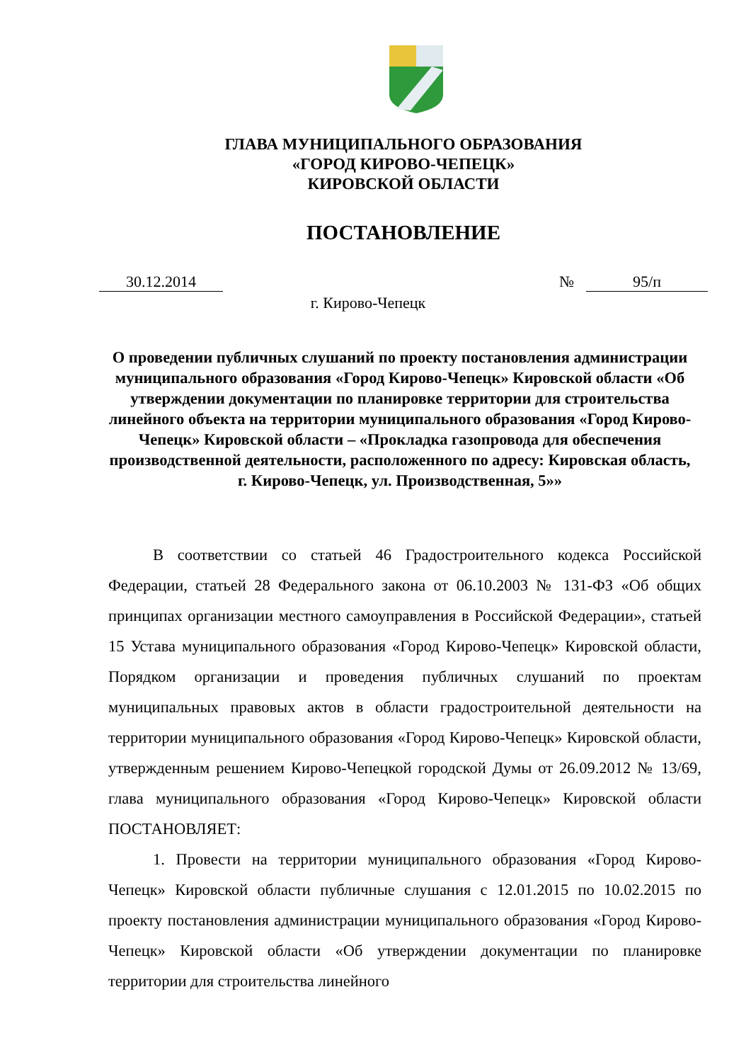ГЛАВА МУНИЦИПАЛЬНОГО ОБРАЗОВАНИЯ
«ГОРОД КИРОВО-ЧЕПЕЦК»
КИРОВСКОЙ ОБЛАСТИ
ПОСТАНОВЛЕНИЕ
30.12.2014 № 95/п
г. Кирово-Чепецк
О проведении публичных слушаний по проекту постановления администрации муниципального образования «Город Кирово-Чепецк» Кировской области «Об утверждении документации по планировке территории для строительства линейного объекта на территории муниципального образования «Город Кирово-Чепецк» Кировской области – «Прокладка газопровода для обеспечения производственной деятельности, расположенного по адресу: Кировская область, г. Кирово-Чепецк, ул. Производственная, 5»»
В соответствии со статьей 46 Градостроительного кодекса Российской Федерации, статьей 28 Федерального закона от 06.10.2003 № 131-ФЗ «Об общих принципах организации местного самоуправления в Российской Федерации», статьей 15 Устава муниципального образования «Город Кирово-Чепецк» Кировской области, Порядком организации и проведения публичных слушаний по проектам муниципальных правовых актов в области градостроительной деятельности на территории муниципального образования «Город Кирово-Чепецк» Кировской области, утвержденным решением Кирово-Чепецкой городской Думы от 26.09.2012 № 13/69, глава муниципального образования «Город Кирово-Чепецк» Кировской области ПОСТАНОВЛЯЕТ:
1. Провести на территории муниципального образования «Город Кирово-Чепецк» Кировской области публичные слушания с 12.01.2015 по 10.02.2015 по проекту постановления администрации муниципального образования «Город Кирово-Чепецк» Кировской области «Об утверждении документации по планировке территории для строительства линейного